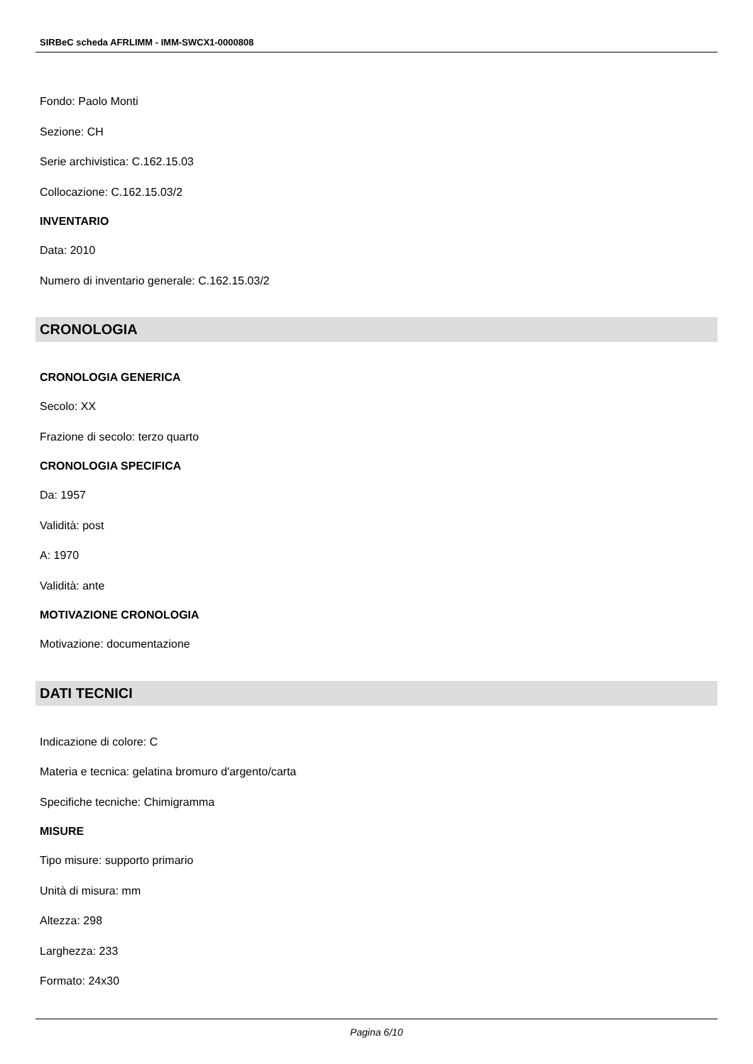SIRBeC scheda AFRLIMM - IMM-SWCX1-0000808
Fondo: Paolo Monti
Sezione: CH
Serie archivistica: C.162.15.03
Collocazione: C.162.15.03/2
INVENTARIO
Data: 2010
Numero di inventario generale: C.162.15.03/2
CRONOLOGIA
CRONOLOGIA GENERICA
Secolo: XX
Frazione di secolo: terzo quarto
CRONOLOGIA SPECIFICA
Da: 1957
Validità: post
A: 1970
Validità: ante
MOTIVAZIONE CRONOLOGIA
Motivazione: documentazione
DATI TECNICI
Indicazione di colore: C
Materia e tecnica: gelatina bromuro d'argento/carta
Specifiche tecniche: Chimigramma
MISURE
Tipo misure: supporto primario
Unità di misura: mm
Altezza: 298
Larghezza: 233
Formato: 24x30
Pagina 6/10